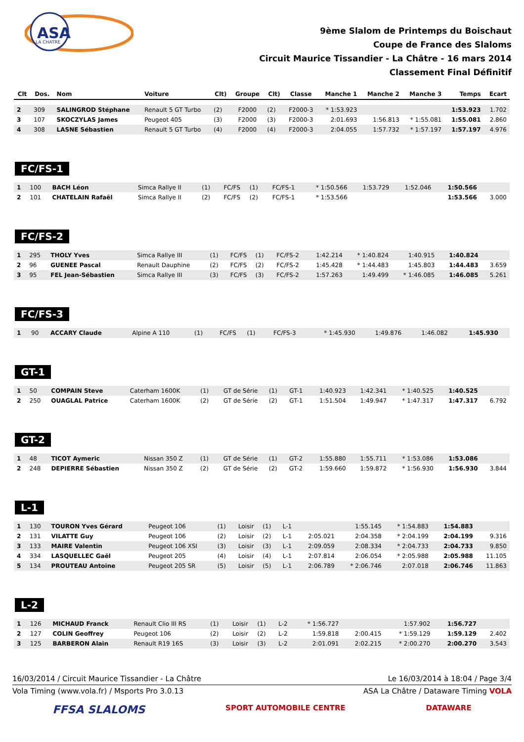ASA
LA CHATRE
9ème Slalom de Printemps du Boischaut
Coupe de France des Slaloms
Circuit Maurice Tissandier - La Châtre - 16 mars 2014
Classement Final Définitif
| Clt | Dos. | Nom | Voiture | Clt) | Groupe | Clt) | Classe | Manche 1 | Manche 2 | Manche 3 | Temps | Ecart |
| --- | --- | --- | --- | --- | --- | --- | --- | --- | --- | --- | --- | --- |
| 2 | 309 | SALINGROD Stéphane | Renault 5 GT Turbo | (2) | F2000 | (2) | F2000-3 | * 1:53.923 | | | 1:53.923 | 1.702 |
| 3 | 107 | SKOCZYLAS James | Peugeot 405 | (3) | F2000 | (3) | F2000-3 | 2:01.693 | 1:56.813 | * 1:55.081 | 1:55.081 | 2.860 |
| 4 | 308 | LASNE Sébastien | Renault 5 GT Turbo | (4) | F2000 | (4) | F2000-3 | 2:04.055 | 1:57.732 | * 1:57.197 | 1:57.197 | 4.976 |
FC/FS-1
| 1 | 100 | BACH Léon | Simca Rallye II | (1) | FC/FS | (1) | FC/FS-1 | * 1:50.566 | 1:53.729 | 1:52.046 | 1:50.566 | |
| 2 | 101 | CHATELAIN Rafaël | Simca Rallye II | (2) | FC/FS | (2) | FC/FS-1 | * 1:53.566 | | | 1:53.566 | 3.000 |
FC/FS-2
| 1 | 295 | THOLY Yves | Simca Rallye III | (1) | FC/FS | (1) | FC/FS-2 | 1:42.214 | * 1:40.824 | 1:40.915 | 1:40.824 | |
| 2 | 96 | GUENEE Pascal | Renault Dauphine | (2) | FC/FS | (2) | FC/FS-2 | 1:45.428 | * 1:44.483 | 1:45.803 | 1:44.483 | 3.659 |
| 3 | 95 | FEL Jean-Sébastien | Simca Rallye III | (3) | FC/FS | (3) | FC/FS-2 | 1:57.263 | 1:49.499 | * 1:46.085 | 1:46.085 | 5.261 |
FC/FS-3
| 1 | 90 | ACCARY Claude | Alpine A 110 | (1) | FC/FS | (1) | FC/FS-3 | * 1:45.930 | 1:49.876 | 1:46.082 | 1:45.930 | |
GT-1
| 1 | 50 | COMPAIN Steve | Caterham 1600K | (1) | GT de Série | (1) | GT-1 | 1:40.923 | 1:42.341 | * 1:40.525 | 1:40.525 | |
| 2 | 250 | OUAGLAL Patrice | Caterham 1600K | (2) | GT de Série | (2) | GT-1 | 1:51.504 | 1:49.947 | * 1:47.317 | 1:47.317 | 6.792 |
GT-2
| 1 | 48 | TICOT Aymeric | Nissan 350 Z | (1) | GT de Série | (1) | GT-2 | 1:55.880 | 1:55.711 | * 1:53.086 | 1:53.086 | |
| 2 | 248 | DEPIERRE Sébastien | Nissan 350 Z | (2) | GT de Série | (2) | GT-2 | 1:59.660 | 1:59.872 | * 1:56.930 | 1:56.930 | 3.844 |
L-1
| 1 | 130 | TOURON Yves Gérard | Peugeot 106 | (1) | Loisir | (1) | L-1 | | 1:55.145 | * 1:54.883 | 1:54.883 | |
| 2 | 131 | VILATTE Guy | Peugeot 106 | (2) | Loisir | (2) | L-1 | 2:05.021 | 2:04.358 | * 2:04.199 | 2:04.199 | 9.316 |
| 3 | 133 | MAIRE Valentin | Peugeot 106 XSI | (3) | Loisir | (3) | L-1 | 2:09.059 | 2:08.334 | * 2:04.733 | 2:04.733 | 9.850 |
| 4 | 334 | LASQUELLEC Gaël | Peugeot 205 | (4) | Loisir | (4) | L-1 | 2:07.814 | 2:06.054 | * 2:05.988 | 2:05.988 | 11.105 |
| 5 | 134 | PROUTEAU Antoine | Peugeot 205 SR | (5) | Loisir | (5) | L-1 | 2:06.789 | * 2:06.746 | 2:07.018 | 2:06.746 | 11.863 |
L-2
| 1 | 126 | MICHAUD Franck | Renault Clio III RS | (1) | Loisir | (1) | L-2 | * 1:56.727 | | 1:57.902 | 1:56.727 | |
| 2 | 127 | COLIN Geoffrey | Peugeot 106 | (2) | Loisir | (2) | L-2 | 1:59.818 | 2:00.415 | * 1:59.129 | 1:59.129 | 2.402 |
| 3 | 125 | BARBERON Alain | Renault R19 16S | (3) | Loisir | (3) | L-2 | 2:01.091 | 2:02.215 | * 2:00.270 | 2:00.270 | 3.543 |
16/03/2014 / Circuit Maurice Tissandier - La Châtre Le 16/03/2014 à 18:04 / Page 3/4
Vola Timing (www.vola.fr) / Msports Pro 3.0.13 ASA La Châtre / Dataware Timing VOLA
FFSA SLALOMS SPORT AUTOMOBILE CENTRE DATAWARE